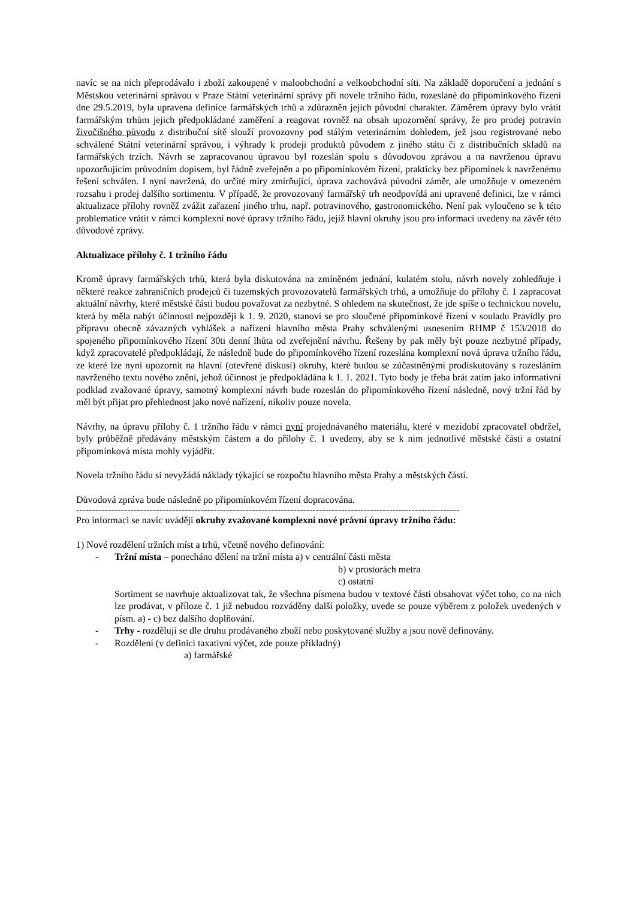navíc se na nich přeprodávalo i zboží zakoupené v maloobchodní a velkoobchodní síti. Na základě doporučení a jednání s Městskou veterinární správou v Praze Státní veterinární správy při novele tržního řádu, rozeslané do připomínkového řízení dne 29.5.2019, byla upravena definice farmářských trhů a zdůrazněn jejich původní charakter. Záměrem úpravy bylo vrátit farmářským trhům jejich předpokládané zaměření a reagovat rovněž na obsah upozornění správy, že pro prodej potravin živočišného původu z distribuční sítě slouží provozovny pod stálým veterinárním dohledem, jež jsou registrované nebo schválené Státní veterinární správou, i výhrady k prodeji produktů původem z jiného státu či z distribučních skladů na farmářských trzích. Návrh se zapracovanou úpravou byl rozeslán spolu s důvodovou zprávou a na navrženou úpravu upozorňujícím průvodním dopisem, byl řádně zveřejněn a po připomínkovém řízení, prakticky bez připomínek k navrženému řešení schválen. I nyní navržená, do určité míry zmírňující, úprava zachovává původní záměr, ale umožňuje v omezeném rozsahu i prodej dalšího sortimentu. V případě, že provozovaný farmářský trh neodpovídá ani upravené definici, lze v rámci aktualizace přílohy rovněž zvážit zařazení jiného trhu, např. potravinového, gastronomického. Není pak vyloučeno se k této problematice vrátit v rámci komplexní nové úpravy tržního řádu, jejíž hlavní okruhy jsou pro informaci uvedeny na závěr této důvodové zprávy.
Aktualizace přílohy č. 1 tržního řádu
Kromě úpravy farmářských trhů, která byla diskutována na zmíněném jednání, kulatém stolu, návrh novely zohledňuje i některé reakce zahraničních prodejců či tuzemských provozovatelů farmářských trhů, a umožňuje do přílohy č. 1 zapracovat aktuální návrhy, které městské části budou považovat za nezbytné. S ohledem na skutečnost, že jde spíše o technickou novelu, která by měla nabýt účinnosti nejpozději k 1. 9. 2020, stanoví se pro sloučené připomínkové řízení v souladu Pravidly pro přípravu obecně závazných vyhlášek a nařízení hlavního města Prahy schválenými usnesením RHMP č 153/2018 do spojeného připomínkového řízení 30ti denní lhůta od zveřejnění návrhu. Řešeny by pak měly být pouze nezbytné případy, když zpracovatelé předpokládají, že následně bude do připomínkového řízení rozeslána komplexní nová úprava tržního řádu, ze které lze nyní upozornit na hlavní (otevřené diskusi) okruhy, které budou se zúčastněnými prodiskutovány s rozesláním navrženého textu nového znění, jehož účinnost je předpokládána k 1. 1. 2021. Tyto body je třeba brát zatím jako informativní podklad zvažované úpravy, samotný komplexní návrh bude rozeslán do připomínkového řízení následně, nový tržní řád by měl být přijat pro přehlednost jako nové nařízení, nikoliv pouze novela.
Návrhy, na úpravu přílohy č. 1 tržního řádu v rámci nyní projednávaného materiálu, které v mezidobí zpracovatel obdržel, byly průběžně předávány městským částem a do přílohy č. 1 uvedeny, aby se k nim jednotlivé městské části a ostatní připomínková místa mohly vyjádřit.
Novela tržního řádu si nevyžádá náklady týkající se rozpočtu hlavního města Prahy a městských částí.
Důvodová zpráva bude následně po připomínkovém řízení dopracována.
------------------------------------------------------------------------------------------------------------------------
Pro informaci se navíc uvádějí okruhy zvažované komplexní nové právní úpravy tržního řádu:
1) Nové rozdělení tržních míst a trhů, včetně nového definování:
- Tržní místa – ponecháno dělení na tržní místa a) v centrální části města
b) v prostorách metra
c) ostatní
Sortiment se navrhuje aktualizovat tak, že všechna písmena budou v textové části obsahovat výčet toho, co na nich lze prodávat, v příloze č. 1 již nebudou rozváděny další položky, uvede se pouze výběrem z položek uvedených v písm. a) - c) bez dalšího doplňování.
- Trhy - rozdělují se dle druhu prodávaného zboží nebo poskytované služby a jsou nově definovány.
- Rozdělení (v definici taxativní výčet, zde pouze příkladný)
a) farmářské